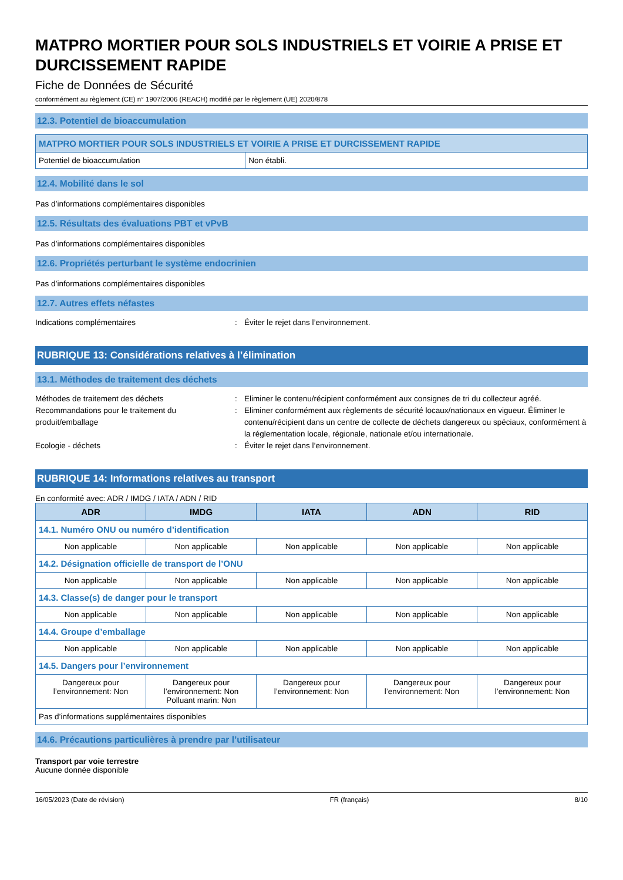MATPRO MORTIER POUR SOLS INDUSTRIELS ET VOIRIE A PRISE ET DURCISSEMENT RAPIDE
Fiche de Données de Sécurité
conformément au règlement (CE) n° 1907/2006 (REACH) modifié par le règlement (UE) 2020/878
12.3. Potentiel de bioaccumulation
| MATPRO MORTIER POUR SOLS INDUSTRIELS ET VOIRIE A PRISE ET DURCISSEMENT RAPIDE | |
| Potentiel de bioaccumulation | Non établi. |
12.4. Mobilité dans le sol
Pas d’informations complémentaires disponibles
12.5. Résultats des évaluations PBT et vPvB
Pas d’informations complémentaires disponibles
12.6. Propriétés perturbant le système endocrinien
Pas d’informations complémentaires disponibles
12.7. Autres effets néfastes
Indications complémentaires : Éviter le rejet dans l’environnement.
RUBRIQUE 13: Considérations relatives à l’élimination
13.1. Méthodes de traitement des déchets
Méthodes de traitement des déchets : Eliminer le contenu/récipient conformément aux consignes de tri du collecteur agréé.
Recommandations pour le traitement du produit/emballage
: Eliminer conformément aux règlements de sécurité locaux/nationaux en vigueur. Éliminer le contenu/récipient dans un centre de collecte de déchets dangereux ou spéciaux, conformément à la réglementation locale, régionale, nationale et/ou internationale.
Ecologie - déchets : Éviter le rejet dans l’environnement.
RUBRIQUE 14: Informations relatives au transport
En conformité avec: ADR / IMDG / IATA / ADN / RID
| ADR | IMDG | IATA | ADN | RID |
| --- | --- | --- | --- | --- |
| 14.1. Numéro ONU ou numéro d’identification | | | | |
| Non applicable | Non applicable | Non applicable | Non applicable | Non applicable |
| 14.2. Désignation officielle de transport de l’ONU | | | | |
| Non applicable | Non applicable | Non applicable | Non applicable | Non applicable |
| 14.3. Classe(s) de danger pour le transport | | | | |
| Non applicable | Non applicable | Non applicable | Non applicable | Non applicable |
| 14.4. Groupe d’emballage | | | | |
| Non applicable | Non applicable | Non applicable | Non applicable | Non applicable |
| 14.5. Dangers pour l’environnement | | | | |
| Dangereux pour l’environnement: Non | Dangereux pour l’environnement: Non Polluant marin: Non | Dangereux pour l’environnement: Non | Dangereux pour l’environnement: Non | Dangereux pour l’environnement: Non |
| Pas d’informations supplémentaires disponibles | | | | |
14.6. Précautions particulières à prendre par l’utilisateur
Transport par voie terrestre
Aucune donnée disponible
16/05/2023 (Date de révision) FR (français) 8/10